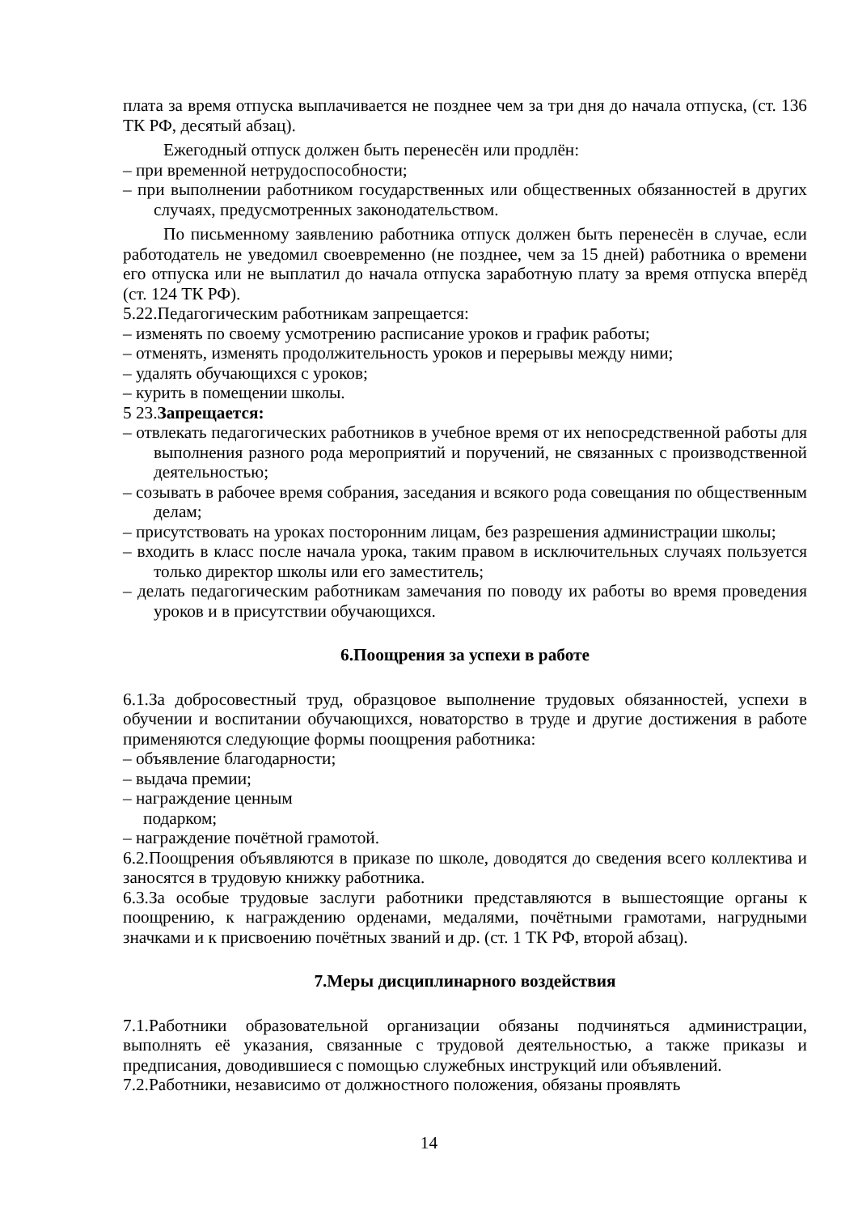плата за время отпуска выплачивается не позднее чем за три дня до начала отпуска, (ст. 136 ТК РФ, десятый абзац).
Ежегодный отпуск должен быть перенесён или продлён:
– при временной нетрудоспособности;
– при выполнении работником государственных или общественных обязанностей в других случаях, предусмотренных законодательством.
По письменному заявлению работника отпуск должен быть перенесён в случае, если работодатель не уведомил своевременно (не позднее, чем за 15 дней) работника о времени его отпуска или не выплатил до начала отпуска заработную плату за время отпуска вперёд (ст. 124 ТК РФ).
5.22.Педагогическим работникам запрещается:
– изменять по своему усмотрению расписание уроков и график работы;
– отменять, изменять продолжительность уроков и перерывы между ними;
– удалять обучающихся с уроков;
– курить в помещении школы.
5 23.Запрещается:
– отвлекать педагогических работников в учебное время от их непосредственной работы для выполнения разного рода мероприятий и поручений, не связанных с производственной деятельностью;
– созывать в рабочее время собрания, заседания и всякого рода совещания по общественным делам;
– присутствовать на уроках посторонним лицам, без разрешения администрации школы;
– входить в класс после начала урока, таким правом в исключительных случаях пользуется только директор школы или его заместитель;
– делать педагогическим работникам замечания по поводу их работы во время проведения уроков и в присутствии обучающихся.
6.Поощрения за успехи в работе
6.1.За добросовестный труд, образцовое выполнение трудовых обязанностей, успехи в обучении и воспитании обучающихся, новаторство в труде и другие достижения в работе применяются следующие формы поощрения работника:
– объявление благодарности;
– выдача премии;
– награждение ценным
подарком;
– награждение почётной грамотой.
6.2.Поощрения объявляются в приказе по школе, доводятся до сведения всего коллектива и заносятся в трудовую книжку работника.
6.3.За особые трудовые заслуги работники представляются в вышестоящие органы к поощрению, к награждению орденами, медалями, почётными грамотами, нагрудными значками и к присвоению почётных званий и др. (ст. 1 ТК РФ, второй абзац).
7.Меры дисциплинарного воздействия
7.1.Работники образовательной организации обязаны подчиняться администрации, выполнять её указания, связанные с трудовой деятельностью, а также приказы и предписания, доводившиеся с помощью служебных инструкций или объявлений.
7.2.Работники, независимо от должностного положения, обязаны проявлять
14